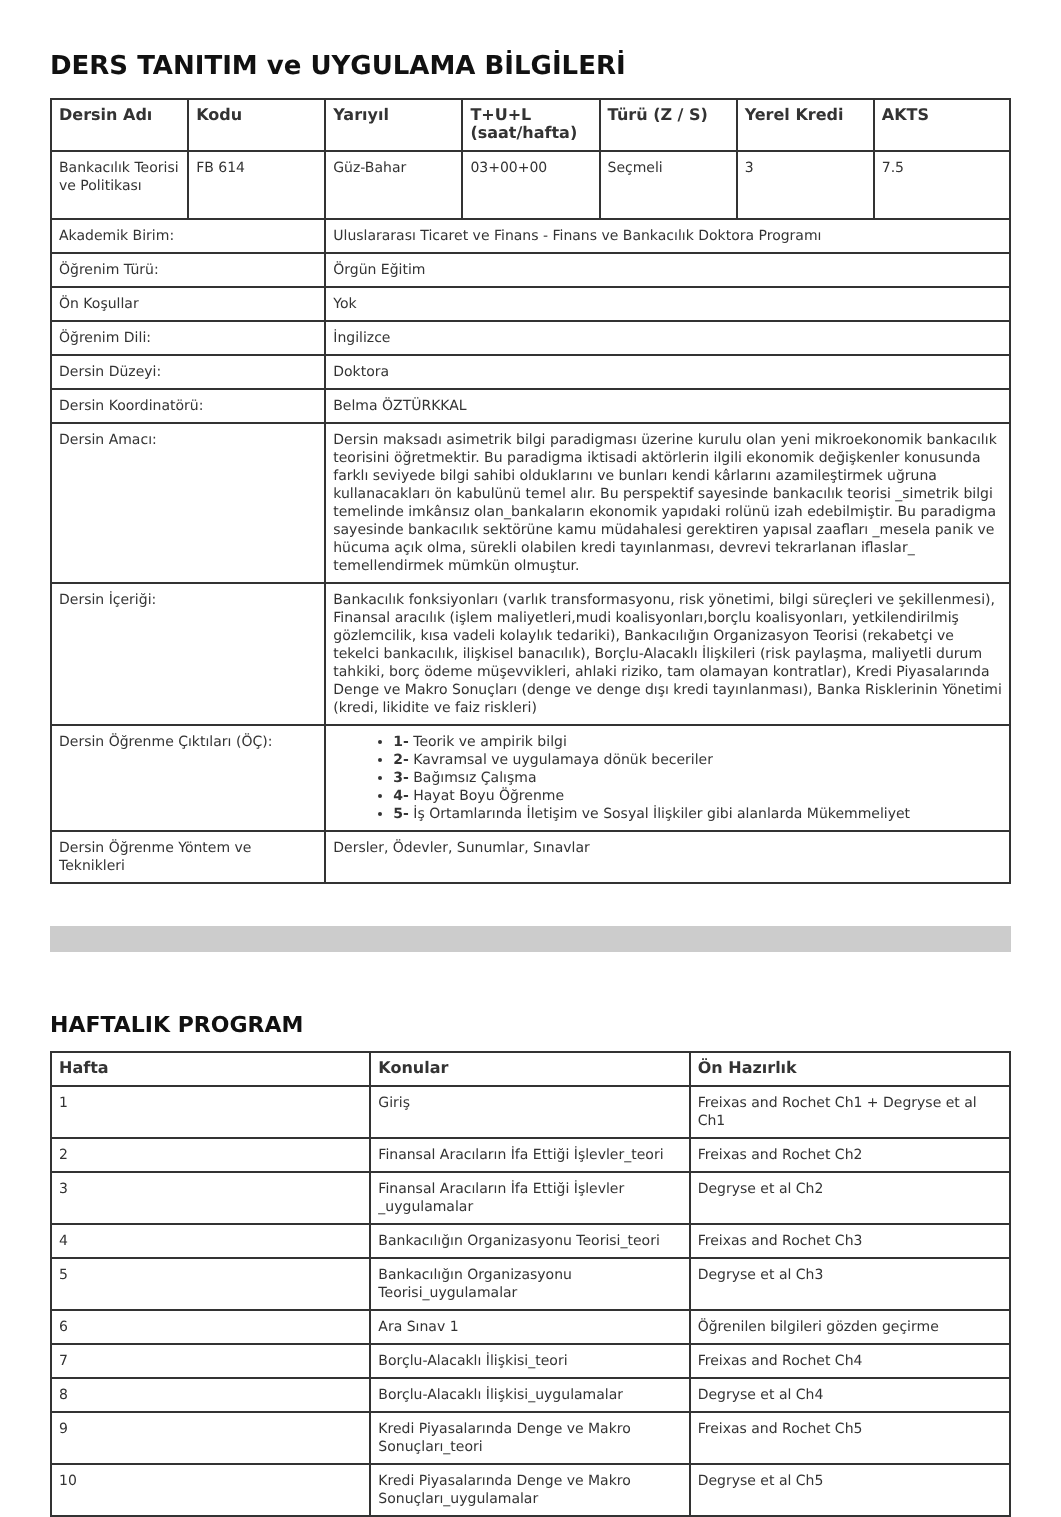DERS TANITIM ve UYGULAMA BİLGİLERİ
| Dersin Adı | Kodu | Yarıyıl | T+U+L (saat/hafta) | Türü (Z / S) | Yerel Kredi | AKTS |
| --- | --- | --- | --- | --- | --- | --- |
| Bankacılık Teorisi ve Politikası | FB 614 | Güz-Bahar | 03+00+00 | Seçmeli | 3 | 7.5 |
| Akademik Birim: | | Uluslararası Ticaret ve Finans - Finans ve Bankacılık Doktora Programı | | | | |
| Öğrenim Türü: | | Örgün Eğitim | | | | |
| Ön Koşullar | | Yok | | | | |
| Öğrenim Dili: | | İngilizce | | | | |
| Dersin Düzeyi: | | Doktora | | | | |
| Dersin Koordinatörü: | | Belma ÖZTÜRKKAL | | | | |
| Dersin Amacı: | | Dersin maksadı asimetrik bilgi paradigması üzerine kurulu olan yeni mikroekonomik bankacılık teorisini öğretmektir. Bu paradigma iktisadi aktörlerin ilgili ekonomik değişkenler konusunda farklı seviyede bilgi sahibi olduklarını ve bunları kendi kârlarını azamileştirmek uğruna kullanacakları ön kabulünü temel alır. Bu perspektif sayesinde bankacılık teorisi _simetrik bilgi temelinde imkânsız olan_bankaların ekonomik yapıdaki rolünü izah edebilmiştir. Bu paradigma sayesinde bankacılık sektörüne kamu müdahalesi gerektiren yapısal zaafları _mesela panik ve hücuma açık olma, sürekli olabilen kredi tayınlanması, devrevi tekrarlanan iflaslar_ temellendirmek mümkün olmuştur. | | | | |
| Dersin İçeriği: | | Bankacılık fonksiyonları (varlık transformasyonu, risk yönetimi, bilgi süreçleri ve şekillenmesi), Finansal aracılık (işlem maliyetleri,mudi koalisyonları,borçlu koalisyonları, yetkilendirilmiş gözlemcilik, kısa vadeli kolaylık tedariki), Bankacılığın Organizasyon Teorisi (rekabetçi ve tekelci bankacılık, ilişkisel banacılık), Borçlu-Alacaklı İlişkileri (risk paylaşma, maliyetli durum tahkiki, borç ödeme müşevvikleri, ahlaki riziko, tam olamayan kontratlar), Kredi Piyasalarında Denge ve Makro Sonuçları (denge ve denge dışı kredi tayınlanması), Banka Risklerinin Yönetimi (kredi, likidite ve faiz riskleri) | | | | |
| Dersin Öğrenme Çıktıları (ÖÇ): | | 1- Teorik ve ampirik bilgi 2- Kavramsal ve uygulamaya dönük beceriler 3- Bağımsız Çalışma 4- Hayat Boyu Öğrenme 5- İş Ortamlarında İletişim ve Sosyal İlişkiler gibi alanlarda Mükemmeliyet | | | | |
| Dersin Öğrenme Yöntem ve Teknikleri | | Dersler, Ödevler, Sunumlar, Sınavlar | | | | |
HAFTALIK PROGRAM
| Hafta | Konular | Ön Hazırlık |
| --- | --- | --- |
| 1 | Giriş | Freixas and Rochet Ch1 + Degryse et al Ch1 |
| 2 | Finansal Aracıların İfa Ettiği İşlevler_teori | Freixas and Rochet Ch2 |
| 3 | Finansal Aracıların İfa Ettiği İşlevler _uygulamalar | Degryse et al Ch2 |
| 4 | Bankacılığın Organizasyonu Teorisi_teori | Freixas and Rochet Ch3 |
| 5 | Bankacılığın Organizasyonu Teorisi_uygulamalar | Degryse et al Ch3 |
| 6 | Ara Sınav 1 | Öğrenilen bilgileri gözden geçirme |
| 7 | Borçlu-Alacaklı İlişkisi_teori | Freixas and Rochet Ch4 |
| 8 | Borçlu-Alacaklı İlişkisi_uygulamalar | Degryse et al Ch4 |
| 9 | Kredi Piyasalarında Denge ve Makro Sonuçları_teori | Freixas and Rochet Ch5 |
| 10 | Kredi Piyasalarında Denge ve Makro Sonuçları_uygulamalar | Degryse et al Ch5 |